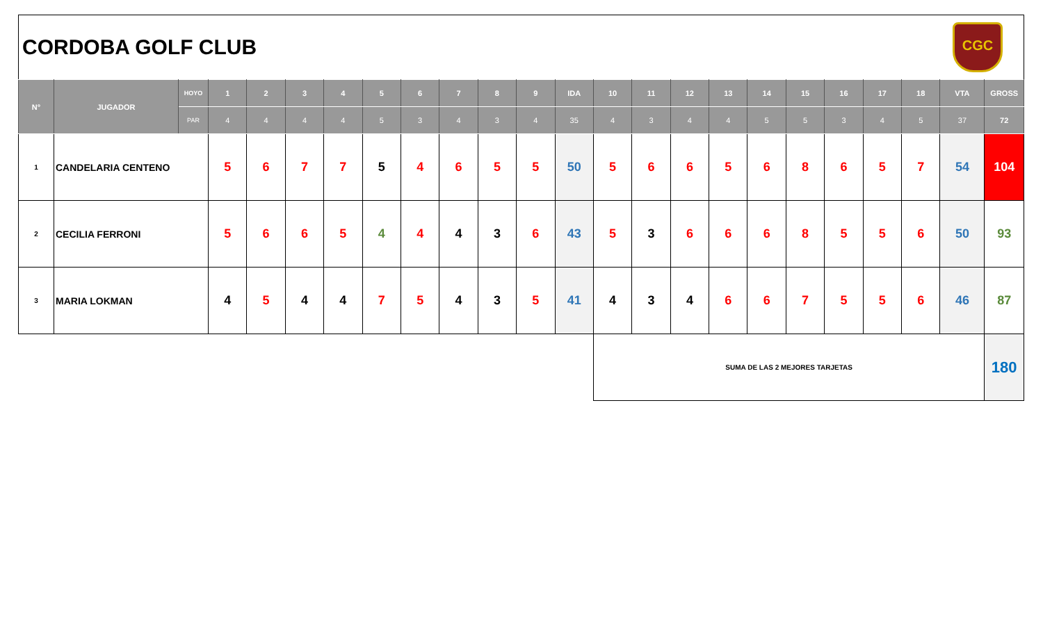CORDOBA GOLF CLUB
CGC
| N° | JUGADOR | HOYO | 1 | 2 | 3 | 4 | 5 | 6 | 7 | 8 | 9 | IDA | 10 | 11 | 12 | 13 | 14 | 15 | 16 | 17 | 18 | VTA | GROSS |
| --- | --- | --- | --- | --- | --- | --- | --- | --- | --- | --- | --- | --- | --- | --- | --- | --- | --- | --- | --- | --- | --- | --- | --- |
| | | PAR | 4 | 4 | 4 | 4 | 5 | 3 | 4 | 3 | 4 | 35 | 4 | 3 | 4 | 4 | 5 | 5 | 3 | 4 | 5 | 37 | 72 |
| 1 | CANDELARIA CENTENO | | 5 | 6 | 7 | 7 | 5 | 4 | 6 | 5 | 5 | 50 | 5 | 6 | 6 | 5 | 6 | 8 | 6 | 5 | 7 | 54 | 104 |
| 2 | CECILIA FERRONI | | 5 | 6 | 6 | 5 | 4 | 4 | 4 | 3 | 6 | 43 | 5 | 3 | 6 | 6 | 6 | 8 | 5 | 5 | 6 | 50 | 93 |
| 3 | MARIA LOKMAN | | 4 | 5 | 4 | 4 | 7 | 5 | 4 | 3 | 5 | 41 | 4 | 3 | 4 | 6 | 6 | 7 | 5 | 5 | 6 | 46 | 87 |
| | | | | | | | | | | | | | SUMA DE LAS 2 MEJORES TARJETAS | | | | | | | | | | 180 |